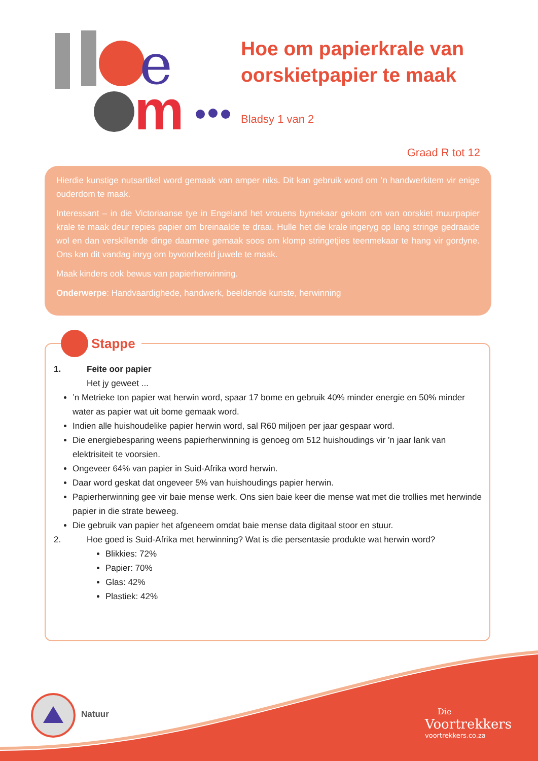e
m
Hoe om papierkrale van oorskietpapier te maak
Bladsy 1 van 2
Graad R tot 12
Hierdie kunstige nutsartikel word gemaak van amper niks. Dit kan gebruik word om ’n handwerkitem vir enige ouderdom te maak.
Interessant – in die Victoriaanse tye in Engeland het vrouens bymekaar gekom om van oorskiet muurpapier krale te maak deur repies papier om breinaalde te draai. Hulle het die krale ingeryg op lang stringe gedraaide wol en dan verskillende dinge daarmee gemaak soos om klomp stringetjies teenmekaar te hang vir gordyne. Ons kan dit vandag inryg om byvoorbeeld juwele te maak.
Maak kinders ook bewus van papierherwinning.
Onderwerpe: Handvaardighede, handwerk, beeldende kunste, herwinning
Stappe
1. Feite oor papier
Het jy geweet ...
’n Metrieke ton papier wat herwin word, spaar 17 bome en gebruik 40% minder energie en 50% minder water as papier wat uit bome gemaak word.
Indien alle huishoudelike papier herwin word, sal R60 miljoen per jaar gespaar word.
Die energiebesparing weens papierherwinning is genoeg om 512 huishoudings vir ’n jaar lank van elektrisiteit te voorsien.
Ongeveer 64% van papier in Suid-Afrika word herwin.
Daar word geskat dat ongeveer 5% van huishoudings papier herwin.
Papierherwinning gee vir baie mense werk. Ons sien baie keer die mense wat met die trollies met herwinde papier in die strate beweeg.
Die gebruik van papier het afgeneem omdat baie mense data digitaal stoor en stuur.
2. Hoe goed is Suid-Afrika met herwinning? Wat is die persentasie produkte wat herwin word?
Blikkies: 72%
Papier: 70%
Glas: 42%
Plastiek: 42%
Natuur
Die
Voortrekkers
voortrekkers.co.za